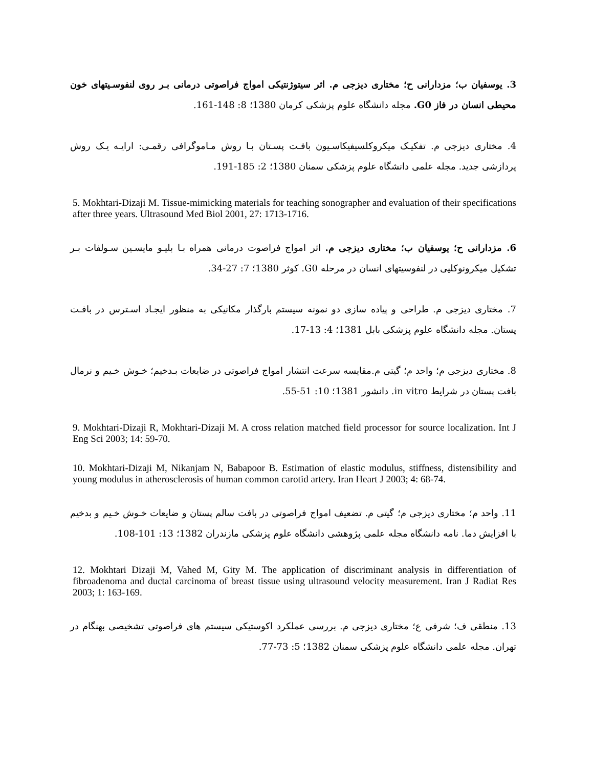3. يوسفيان ب؛ مزدارانی ح؛ مختاری دیزجی م. اثر سيتوژنتيكی امواج فراصوتی درمانی بـر روی لنفوسـيتهای خون محيطی انسان در فاز G0. مجله دانشگاه علوم پزشکی کرمان 1380؛ 8: 148-161.
4. مختاری دیزجی م. تفکیـک میکروکلسیفیکاسـیون بافـت پسـتان بـا روش مـاموگرافی رقمـی: ارایـه یـک روش پردازشی جدید. مجله علمی دانشگاه علوم پزشکی سمنان 1380؛ 2: 185-191.
5. Mokhtari-Dizaji M. Tissue-mimicking materials for teaching sonographer and evaluation of their specifications after three years. Ultrasound Med Biol 2001, 27: 1713-1716.
6. مزدارانی ح؛ يوسفيان ب؛ مختاری دیزجی م. اثر امواج فراصوت درمانی همراه بـا بليـو مايسـين سـولفات بـر تشکيل ميكرونوكليی در لنفوسيتهای انسان در مرحله G0. کوثر 1380؛ 7: 27-34.
7. مختاری دیزجی م. طراحی و پیاده سازی دو نمونه سیستم بارگذار مکانیکی به منظور ایجـاد اسـترس در بافـت پستان. مجله دانشگاه علوم پزشکی بابل 1381؛ 4: 13-17.
8. مختاری دیزجی م؛ واحد م؛ گیتی م.مقایسه سرعت انتشار امواج فراصوتی در ضایعات بـدخیم؛ خـوش خـیم و نرمال بافت پستان در شرایط in vitro. دانشور 1381؛ 10: 51-55.
9. Mokhtari-Dizaji R, Mokhtari-Dizaji M. A cross relation matched field processor for source localization. Int J Eng Sci 2003; 14: 59-70.
10. Mokhtari-Dizaji M, Nikanjam N, Babapoor B. Estimation of elastic modulus, stiffness, distensibility and young modulus in atherosclerosis of human common carotid artery. Iran Heart J 2003; 4: 68-74.
11. واحد م؛ مختاری دیزجی م؛ گیتی م. تضعیف امواج فراصوتی در بافت سالم پستان و ضایعات خـوش خـیم و بدخیم با افزایش دما. نامه دانشگاه مجله علمی پژوهشی دانشگاه علوم پزشکی مازندران 1382؛ 13: 101-108.
12. Mokhtari Dizaji M, Vahed M, Gity M. The application of discriminant analysis in differentiation of fibroadenoma and ductal carcinoma of breast tissue using ultrasound velocity measurement. Iran J Radiat Res 2003; 1: 163-169.
13. منطقی ف؛ شرفی ع؛ مختاری دیزجی م. بررسی عملکرد اکوستیکی سیستم های فراصوتی تشخیصی بهنگام در تهران. مجله علمی دانشگاه علوم پزشکی سمنان 1382؛ 5: 73-77.